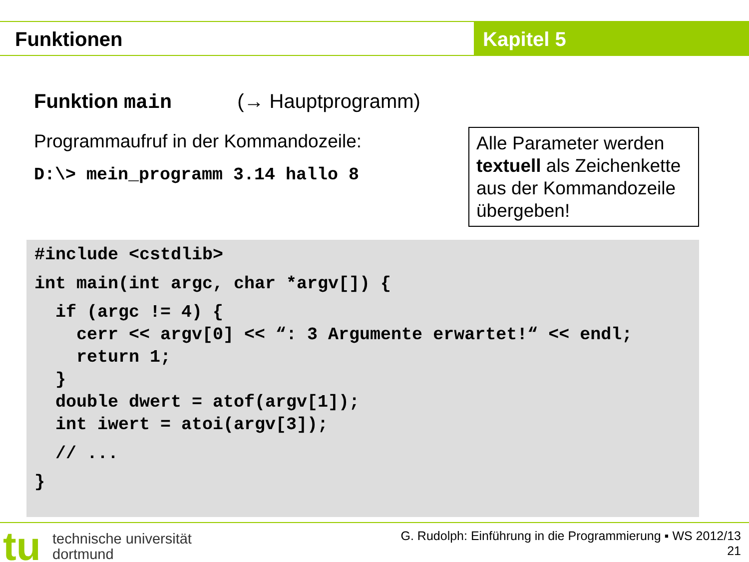Funktionen Kapitel 5
Funktion main (→ Hauptprogramm)
Programmaufruf in der Kommandozeile:
D:\> mein_programm 3.14 hallo 8
Alle Parameter werden textuell als Zeichenkette aus der Kommandozeile übergeben!
#include <cstdlib> int main(int argc, char *argv[]) { if (argc != 4) { cerr << argv[0] << “: 3 Argumente erwartet!“ << endl; return 1; } double dwert = atof(argv[1]); int iwert = atoi(argv[3]); // ... }
tu
technische universität
dortmund
G. Rudolph: Einführung in die Programmierung ▪ WS 2012/13
21